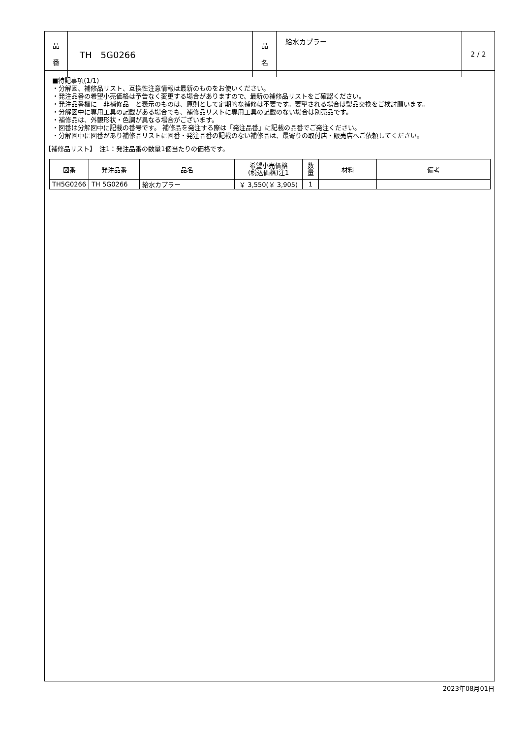| 品 番 | TH 5G0266 | 品 名 | 給水カプラー | 2 / 2 |
■特記事項(1/1)
・分解図、補修品リスト、互換性注意情報は最新のものをお使いください。
・発注品番の希望小売価格は予告なく変更する場合がありますので、最新の補修品リストをご確認ください。
・発注品番欄に　非補修品　と表示のものは、原則として定期的な補修は不要です。要望される場合は製品交換をご検討願います。
・分解図中に専用工具の記載がある場合でも、補修品リストに専用工具の記載のない場合は別売品です。
・補修品は、外観形状・色調が異なる場合がございます。
・図番は分解図中に記載の番号です。 補修品を発注する際は「発注品番」に記載の品番でご発注ください。
・分解図中に図番があり補修品リストに図番・発注品番の記載のない補修品は、最寄りの取付店・販売店へご依頼してください。
【補修品リスト】　注1：発注品番の数量1個当たりの価格です。
| 図番 | 発注品番 | 品名 | 希望小売価格 (税込価格)注1 | 数 量 | 材料 | 備考 |
| --- | --- | --- | --- | --- | --- | --- |
| TH5G0266 | TH 5G0266 | 給水カプラー | ￥ 3,550(￥ 3,905) | 1 | | |
2023年08月01日